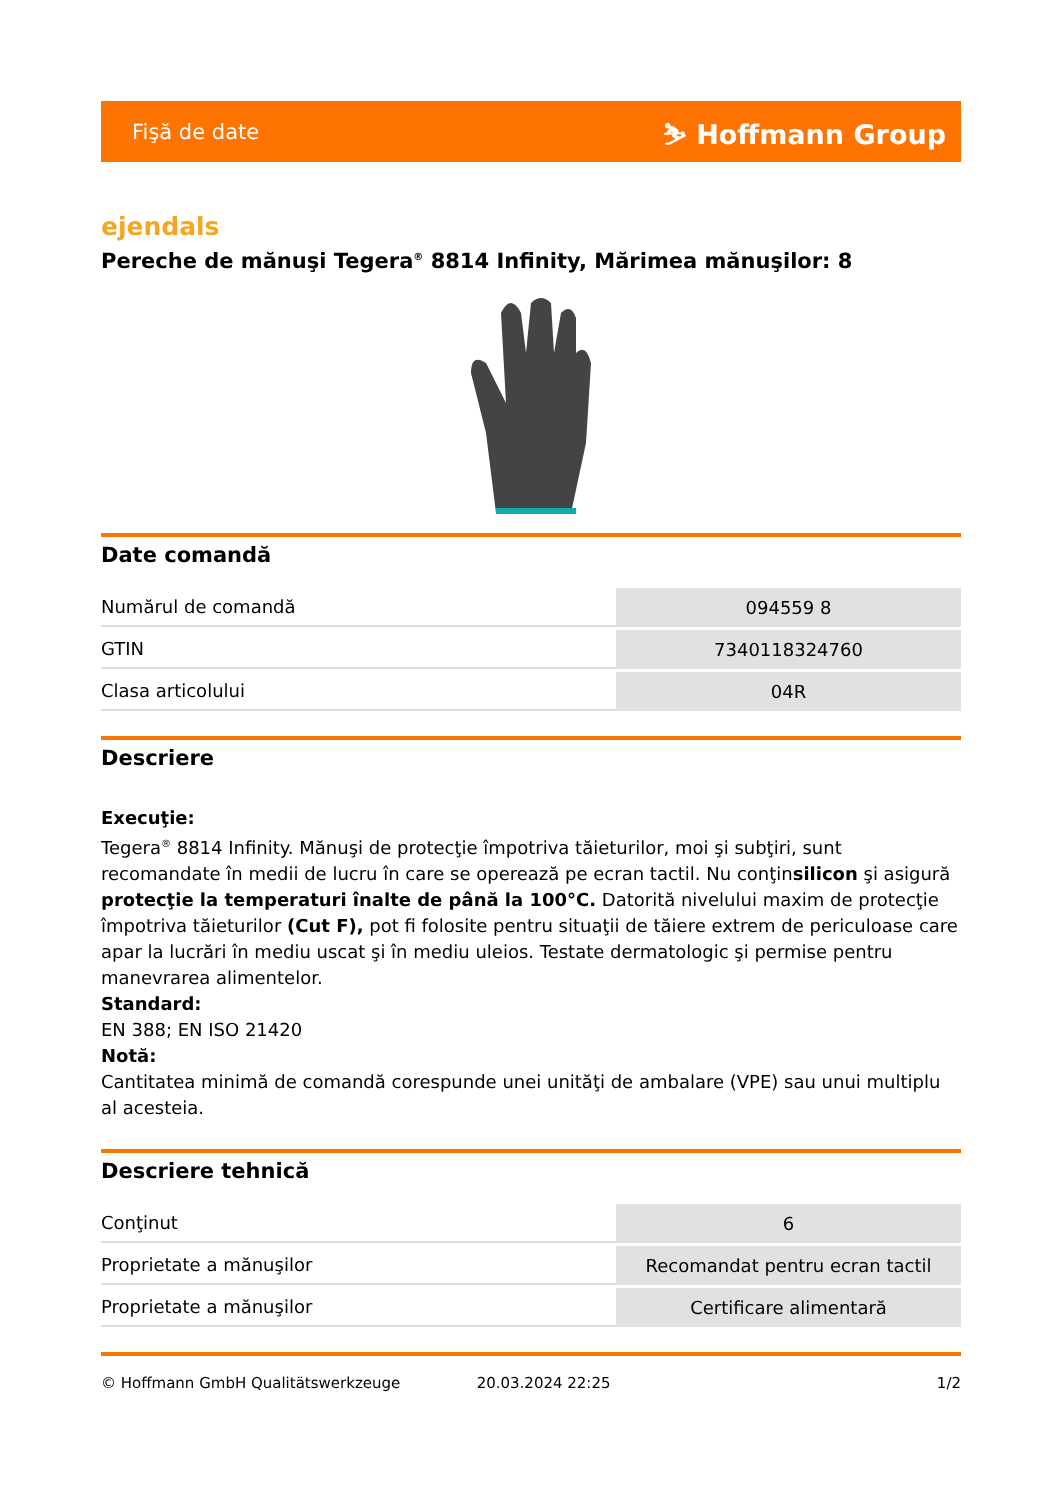Fişă de date ⛷ Hoffmann Group
ejendals
Pereche de mănuşi Tegera<sup>®</sup> 8814 Infinity, Mărimea mănuşilor: 8
Date comandă
| Numărul de comandă | 094559 8 |
| GTIN | 7340118324760 |
| Clasa articolului | 04R |
Descriere
Execuţie:
Tegera<sup>®</sup> 8814 Infinity. Mănuşi de protecţie împotriva tăieturilor, moi şi subţiri, sunt recomandate în medii de lucru în care se operează pe ecran tactil. Nu conţinsilicon şi asigură protecţie la temperaturi înalte de până la 100°C. Datorită nivelului maxim de protecţie împotriva tăieturilor (Cut F), pot fi folosite pentru situaţii de tăiere extrem de periculoase care apar la lucrări în mediu uscat şi în mediu uleios. Testate dermatologic şi permise pentru manevrarea alimentelor.
Standard:
EN 388; EN ISO 21420
Notă:
Cantitatea minimă de comandă corespunde unei unităţi de ambalare (VPE) sau unui multiplu al acesteia.
Descriere tehnică
| Conţinut | 6 |
| Proprietate a mănuşilor | Recomandat pentru ecran tactil |
| Proprietate a mănuşilor | Certificare alimentară |
© Hoffmann GmbH Qualitätswerkzeuge 20.03.2024 22:25 1/2